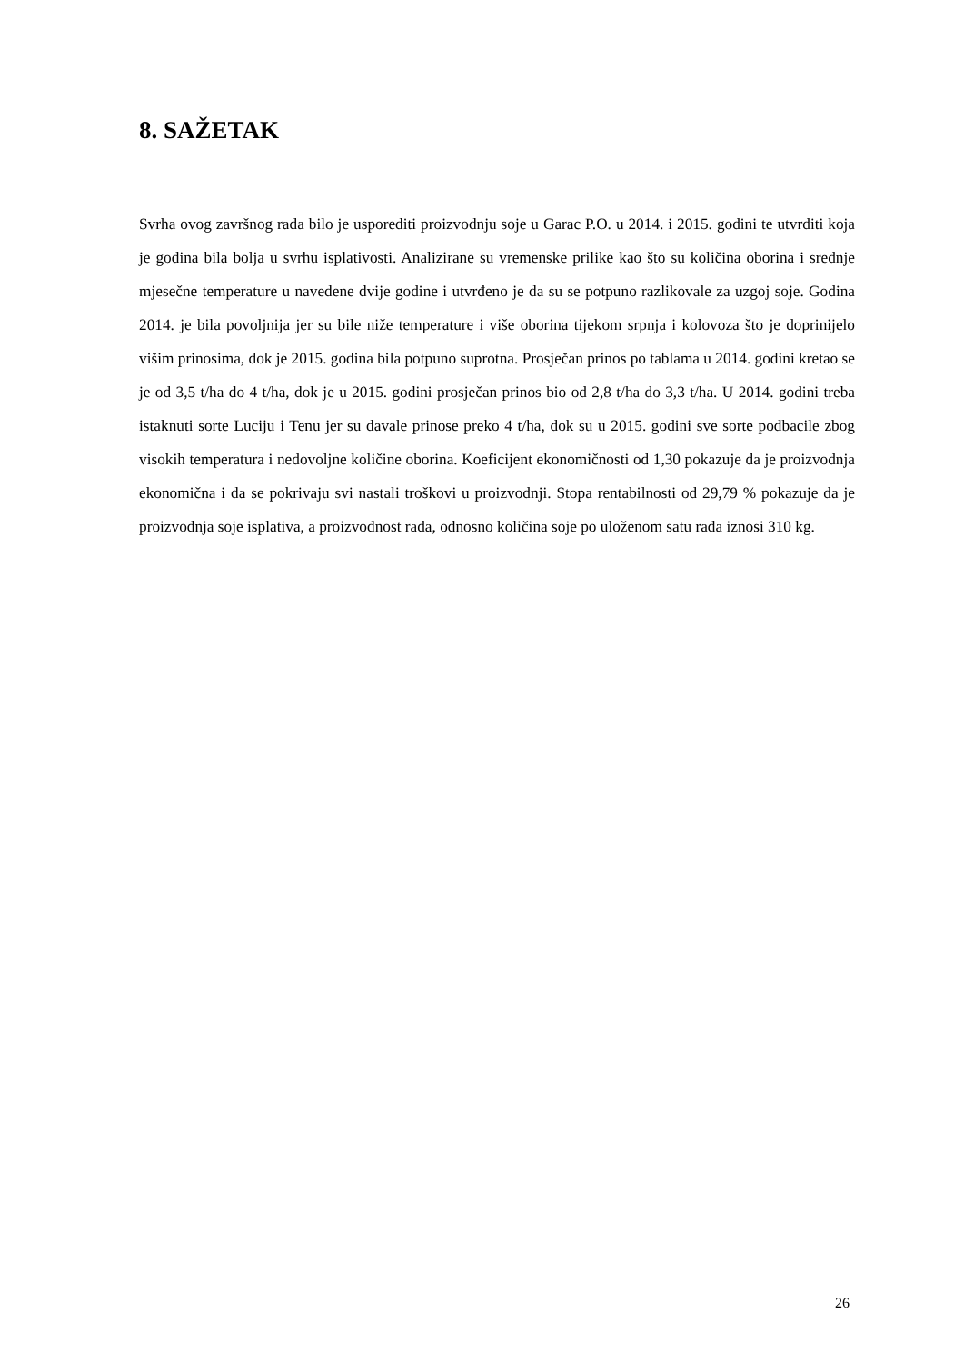8. SAŽETAK
Svrha ovog završnog rada bilo je usporediti proizvodnju soje u Garac P.O. u 2014. i 2015. godini te utvrditi koja je godina bila bolja u svrhu isplativosti. Analizirane su vremenske prilike kao što su količina oborina i srednje mjesečne temperature u navedene dvije godine i utvrđeno je da su se potpuno razlikovale za uzgoj soje. Godina 2014. je bila povoljnija jer su bile niže temperature i više oborina tijekom srpnja i kolovoza što je doprinijelo višim prinosima, dok je 2015. godina bila potpuno suprotna. Prosječan prinos po tablama u 2014. godini kretao se je od 3,5 t/ha do 4 t/ha, dok je u 2015. godini prosječan prinos bio od 2,8 t/ha do 3,3 t/ha. U 2014. godini treba istaknuti sorte Luciju i Tenu jer su davale prinose preko 4 t/ha, dok su u 2015. godini sve sorte podbacile zbog visokih temperatura i nedovoljne količine oborina. Koeficijent ekonomičnosti od 1,30 pokazuje da je proizvodnja ekonomična i da se pokrivaju svi nastali troškovi u proizvodnji. Stopa rentabilnosti od 29,79 % pokazuje da je proizvodnja soje isplativa, a proizvodnost rada, odnosno količina soje po uloženom satu rada iznosi 310 kg.
26